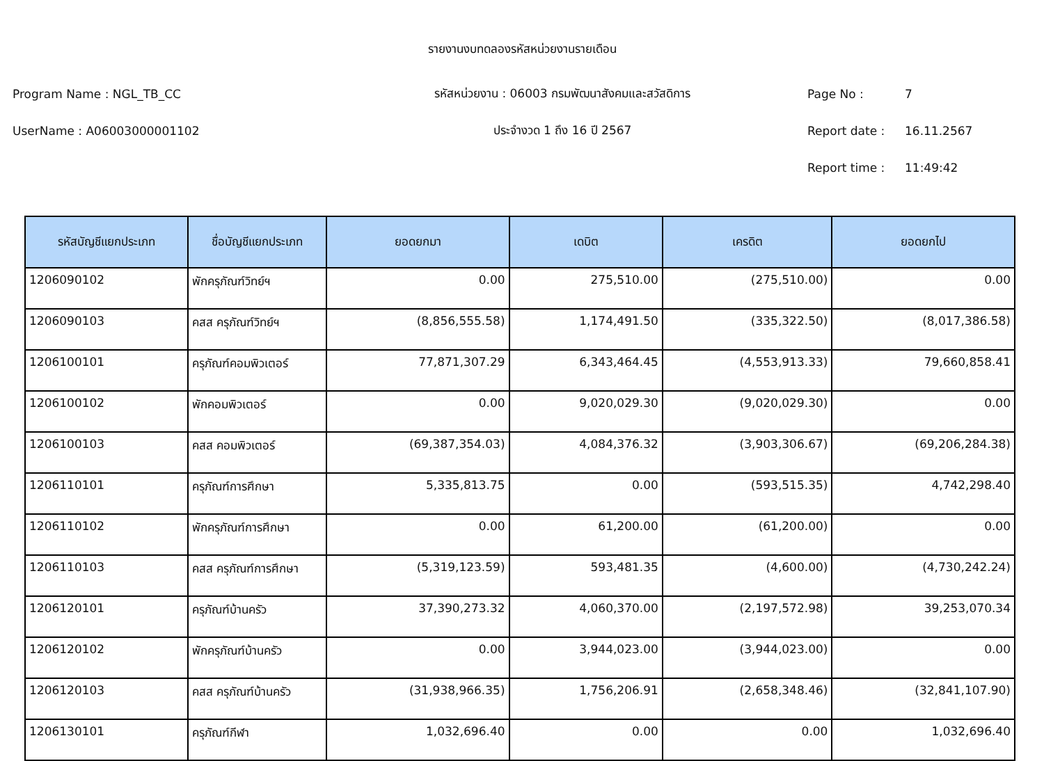รายงานงบทดลองรหัสหน่วยงานรายเดือน
Program Name : NGL_TB_CC รหัสหน่วยงาน : 06003 กรมพัฒนาสังคมและสวัสดิการ Page No : 7
UserName : A06003000001102 ประจำงวด 1 ถึง 16 ปี 2567 Report date : 16.11.2567
Report time : 11:49:42
| รหัสบัญชีแยกประเภท | ชื่อบัญชีแยกประเภท | ยอดยกมา | เดบิต | เครดิต | ยอดยกไป |
| --- | --- | --- | --- | --- | --- |
| 1206090102 | พักครุภัณฑ์วิทย์ฯ | 0.00 | 275,510.00 | (275,510.00) | 0.00 |
| 1206090103 | คสส ครุภัณฑ์วิทย์ฯ | (8,856,555.58) | 1,174,491.50 | (335,322.50) | (8,017,386.58) |
| 1206100101 | ครุภัณฑ์คอมพิวเตอร์ | 77,871,307.29 | 6,343,464.45 | (4,553,913.33) | 79,660,858.41 |
| 1206100102 | พักคอมพิวเตอร์ | 0.00 | 9,020,029.30 | (9,020,029.30) | 0.00 |
| 1206100103 | คสส คอมพิวเตอร์ | (69,387,354.03) | 4,084,376.32 | (3,903,306.67) | (69,206,284.38) |
| 1206110101 | ครุภัณฑ์การศึกษา | 5,335,813.75 | 0.00 | (593,515.35) | 4,742,298.40 |
| 1206110102 | พักครุภัณฑ์การศึกษา | 0.00 | 61,200.00 | (61,200.00) | 0.00 |
| 1206110103 | คสส ครุภัณฑ์การศึกษา | (5,319,123.59) | 593,481.35 | (4,600.00) | (4,730,242.24) |
| 1206120101 | ครุภัณฑ์บ้านครัว | 37,390,273.32 | 4,060,370.00 | (2,197,572.98) | 39,253,070.34 |
| 1206120102 | พักครุภัณฑ์บ้านครัว | 0.00 | 3,944,023.00 | (3,944,023.00) | 0.00 |
| 1206120103 | คสส ครุภัณฑ์บ้านครัว | (31,938,966.35) | 1,756,206.91 | (2,658,348.46) | (32,841,107.90) |
| 1206130101 | ครุภัณฑ์กีฬา | 1,032,696.40 | 0.00 | 0.00 | 1,032,696.40 |